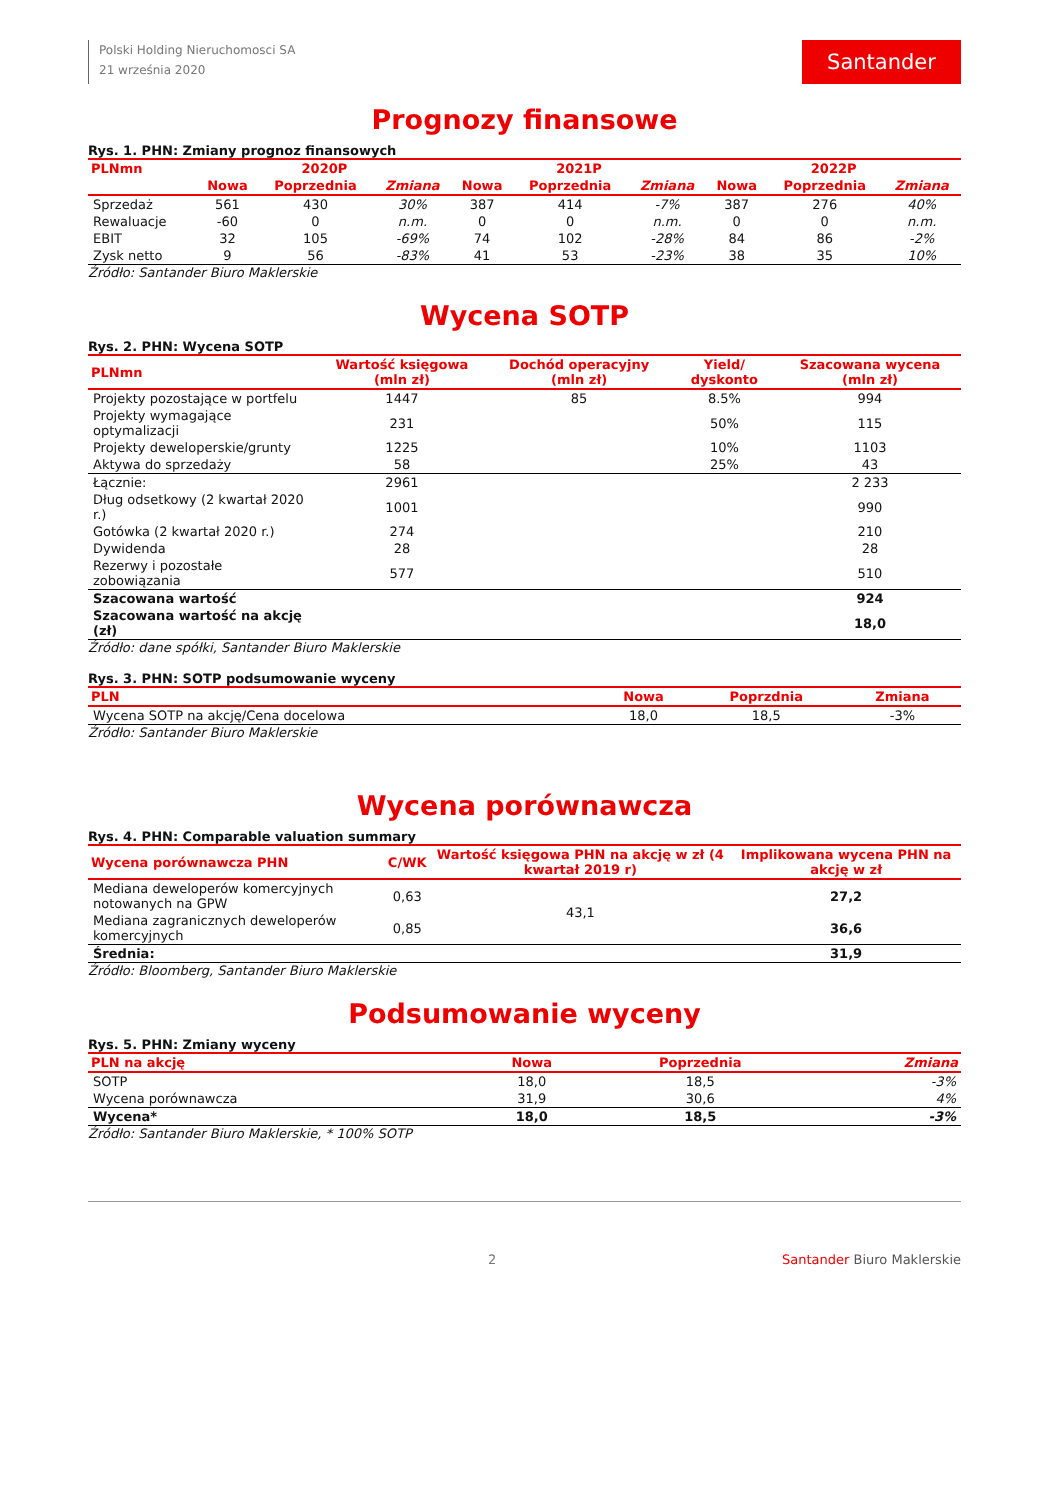Polski Holding Nieruchomosci SA
21 września 2020
Santander
Prognozy finansowe
Rys. 1. PHN: Zmiany prognoz finansowych
| PLNmn | 2020P | | | 2021P | | | 2022P | | |
| --- | --- | --- | --- | --- | --- | --- | --- | --- | --- |
| | Nowa | Poprzednia | Zmiana | Nowa | Poprzednia | Zmiana | Nowa | Poprzednia | Zmiana |
| Sprzedaż | 561 | 430 | 30% | 387 | 414 | -7% | 387 | 276 | 40% |
| Rewaluacje | -60 | 0 | n.m. | 0 | 0 | n.m. | 0 | 0 | n.m. |
| EBIT | 32 | 105 | -69% | 74 | 102 | -28% | 84 | 86 | -2% |
| Zysk netto | 9 | 56 | -83% | 41 | 53 | -23% | 38 | 35 | 10% |
Źródło: Santander Biuro Maklerskie
Wycena SOTP
Rys. 2. PHN: Wycena SOTP
| PLNmn | Wartość księgowa (mln zł) | Dochód operacyjny (mln zł) | Yield/ dyskonto | Szacowana wycena (mln zł) |
| --- | --- | --- | --- | --- |
| Projekty pozostające w portfelu | 1447 | 85 | 8.5% | 994 |
| Projekty wymagające optymalizacji | 231 | | 50% | 115 |
| Projekty deweloperskie/grunty | 1225 | | 10% | 1103 |
| Aktywa do sprzedaży | 58 | | 25% | 43 |
| Łącznie: | 2961 | | | 2 233 |
| Dług odsetkowy (2 kwartał 2020 r.) | 1001 | | | 990 |
| Gotówka (2 kwartał 2020 r.) | 274 | | | 210 |
| Dywidenda | 28 | | | 28 |
| Rezerwy i pozostałe zobowiązania | 577 | | | 510 |
| Szacowana wartość | | | | 924 |
| Szacowana wartość na akcję (zł) | | | | 18,0 |
Źródło: dane spółki, Santander Biuro Maklerskie
Rys. 3. PHN: SOTP podsumowanie wyceny
| PLN | Nowa | Poprzdnia | Zmiana |
| --- | --- | --- | --- |
| Wycena SOTP na akcję/Cena docelowa | 18,0 | 18,5 | -3% |
Źródło: Santander Biuro Maklerskie
Wycena porównawcza
Rys. 4. PHN: Comparable valuation summary
| Wycena porównawcza PHN | C/WK | Wartość księgowa PHN na akcję w zł (4 kwartał 2019 r) | Implikowana wycena PHN na akcję w zł |
| --- | --- | --- | --- |
| Mediana deweloperów komercyjnych notowanych na GPW | 0,63 | 43,1 | 27,2 |
| Mediana zagranicznych deweloperów komercyjnych | 0,85 | | 36,6 |
| Średnia: | | | 31,9 |
Źródło: Bloomberg, Santander Biuro Maklerskie
Podsumowanie wyceny
Rys. 5. PHN: Zmiany wyceny
| PLN na akcję | Nowa | Poprzednia | Zmiana |
| --- | --- | --- | --- |
| SOTP | 18,0 | 18,5 | -3% |
| Wycena porównawcza | 31,9 | 30,6 | 4% |
| Wycena* | 18,0 | 18,5 | -3% |
Źródło: Santander Biuro Maklerskie, * 100% SOTP
2 Santander Biuro Maklerskie